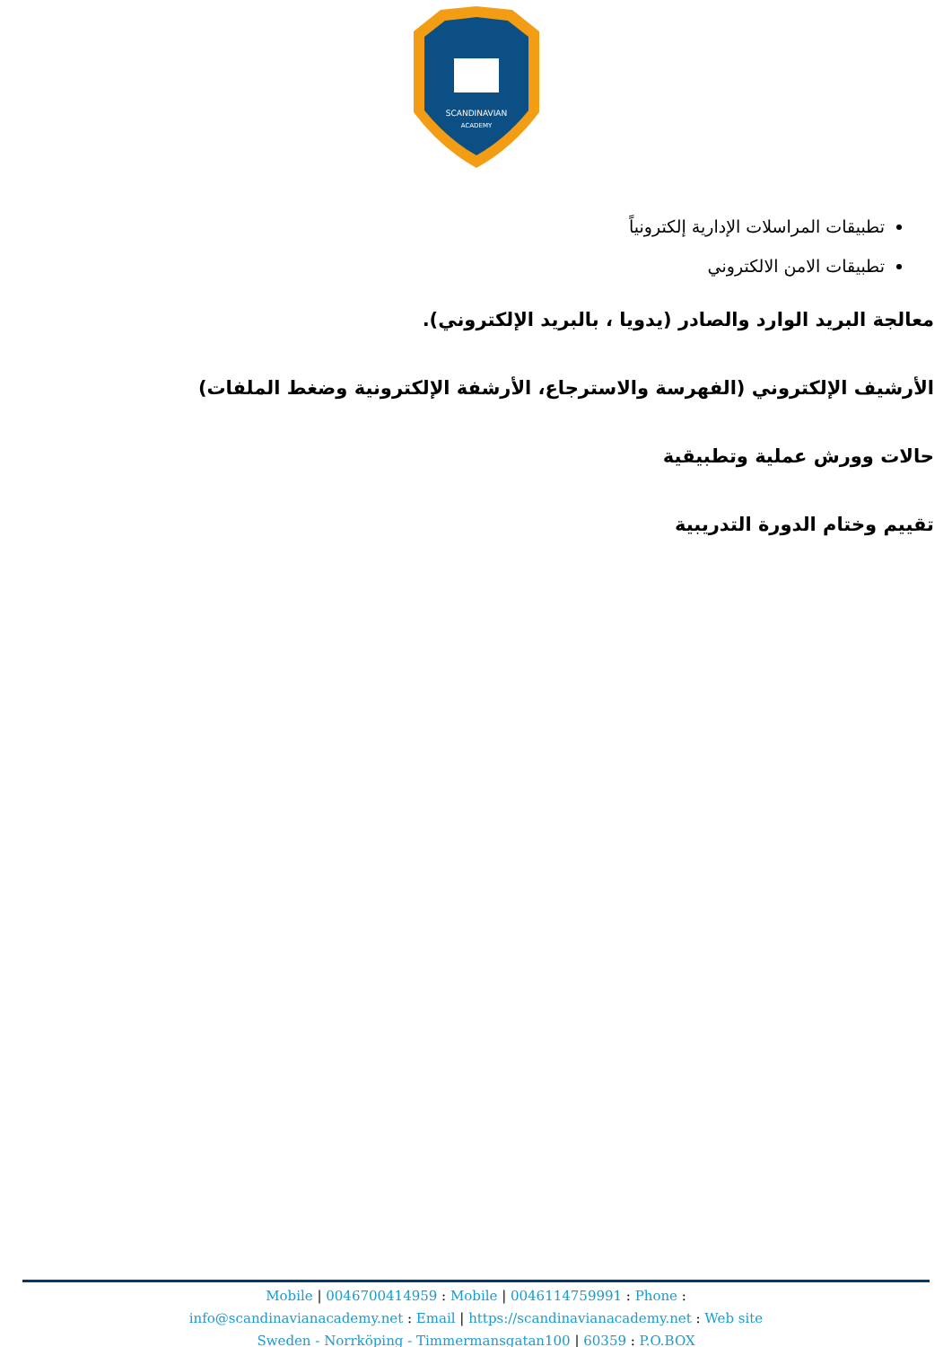SCANDINAVIAN
ACADEMY
تطبيقات المراسلات الإدارية إلكترونياً
تطبيقات الامن الالكتروني
معالجة البريد الوارد والصادر (يدويا ، بالبريد الإلكتروني).
الأرشيف الإلكتروني (الفهرسة والاسترجاع، الأرشفة الإلكترونية وضغط الملفات)
حالات وورش عملية وتطبيقية
تقييم وختام الدورة التدريبية
Mobile | 0046700414959 : Mobile | 0046114759991 : Phone :
info@scandinavianacademy.net : Email | https://scandinavianacademy.net : Web site
Sweden - Norrköping - Timmermansgatan100 | 60359 : P.O.BOX